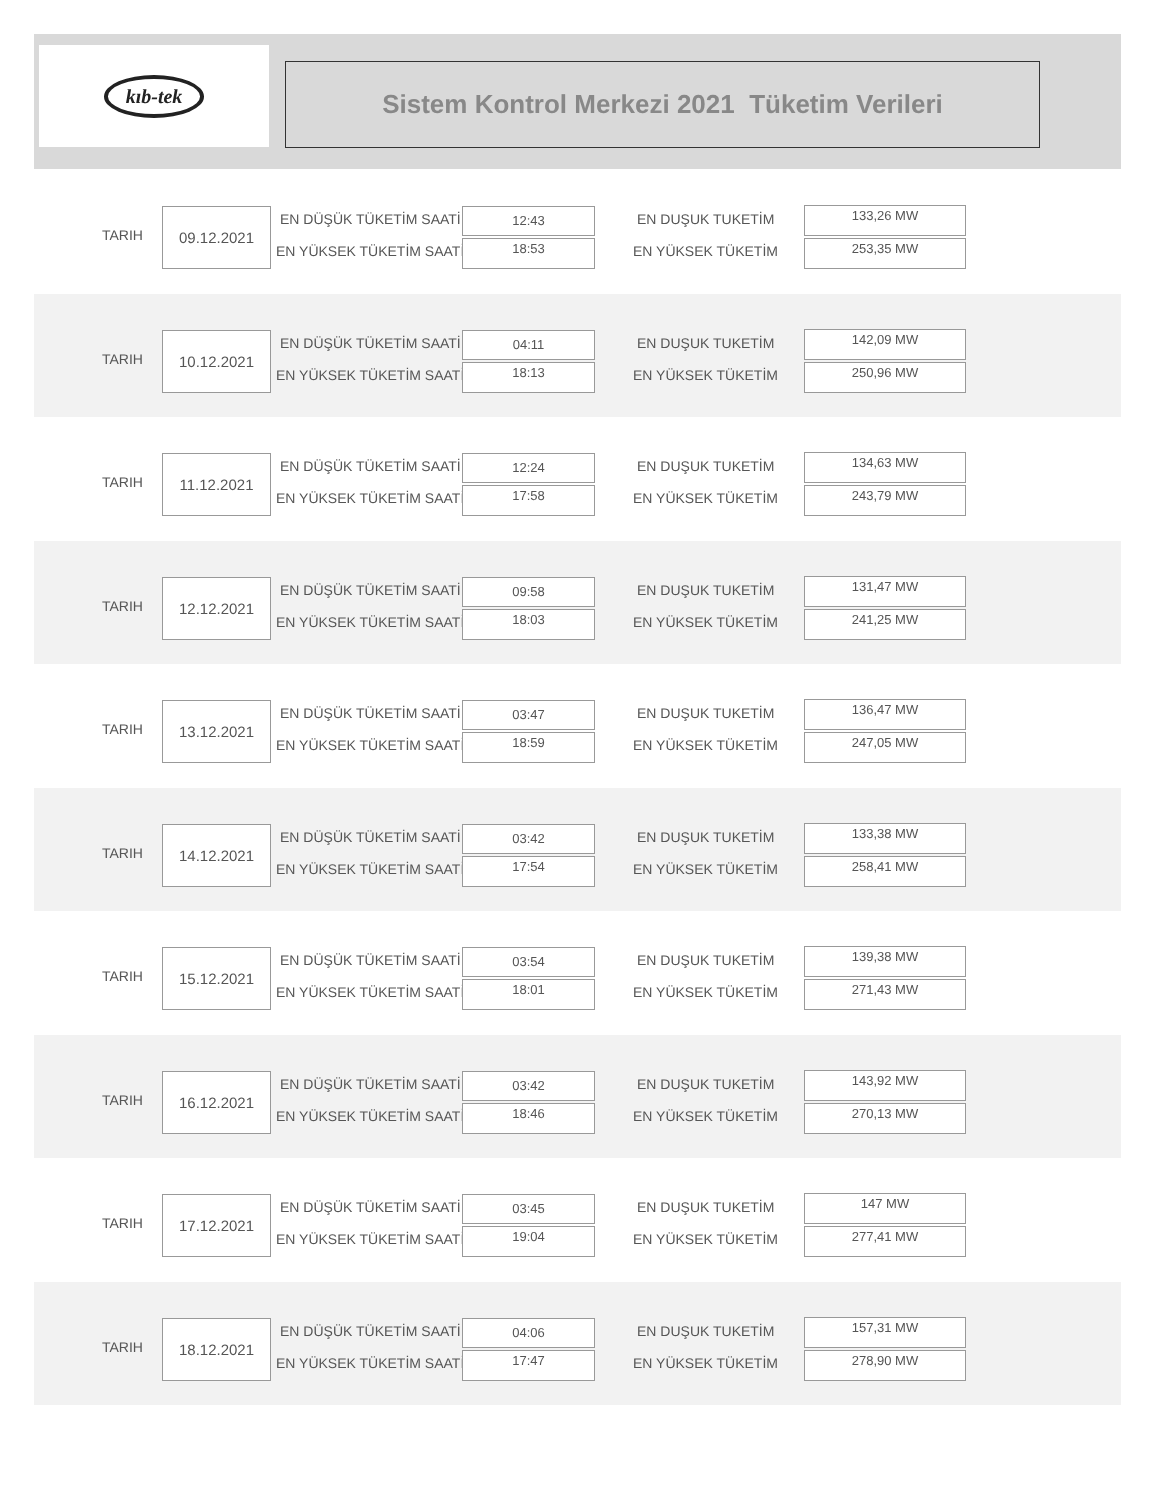kıb-tek
Sistem Kontrol Merkezi 2021 Tüketim Verileri
TARIH
09.12.2021 EN DÜŞÜK TÜKETİM SAATİ 12:43
EN YÜKSEK TÜKETİM SAATİ 18:53
EN DUŞUK TUKETİM 133,26 MW
EN YÜKSEK TÜKETİM 253,35 MW
TARIH
10.12.2021 EN DÜŞÜK TÜKETİM SAATİ 04:11
EN YÜKSEK TÜKETİM SAATİ 18:13
EN DUŞUK TUKETİM 142,09 MW
EN YÜKSEK TÜKETİM 250,96 MW
TARIH
11.12.2021 EN DÜŞÜK TÜKETİM SAATİ 12:24
EN YÜKSEK TÜKETİM SAATİ 17:58
EN DUŞUK TUKETİM 134,63 MW
EN YÜKSEK TÜKETİM 243,79 MW
TARIH
12.12.2021 EN DÜŞÜK TÜKETİM SAATİ 09:58
EN YÜKSEK TÜKETİM SAATİ 18:03
EN DUŞUK TUKETİM 131,47 MW
EN YÜKSEK TÜKETİM 241,25 MW
TARIH
13.12.2021 EN DÜŞÜK TÜKETİM SAATİ 03:47
EN YÜKSEK TÜKETİM SAATİ 18:59
EN DUŞUK TUKETİM 136,47 MW
EN YÜKSEK TÜKETİM 247,05 MW
TARIH
14.12.2021 EN DÜŞÜK TÜKETİM SAATİ 03:42
EN YÜKSEK TÜKETİM SAATİ 17:54
EN DUŞUK TUKETİM 133,38 MW
EN YÜKSEK TÜKETİM 258,41 MW
TARIH
15.12.2021 EN DÜŞÜK TÜKETİM SAATİ 03:54
EN YÜKSEK TÜKETİM SAATİ 18:01
EN DUŞUK TUKETİM 139,38 MW
EN YÜKSEK TÜKETİM 271,43 MW
TARIH
16.12.2021 EN DÜŞÜK TÜKETİM SAATİ 03:42
EN YÜKSEK TÜKETİM SAATİ 18:46
EN DUŞUK TUKETİM 143,92 MW
EN YÜKSEK TÜKETİM 270,13 MW
TARIH
17.12.2021 EN DÜŞÜK TÜKETİM SAATİ 03:45
EN YÜKSEK TÜKETİM SAATİ 19:04
EN DUŞUK TUKETİM 147 MW
EN YÜKSEK TÜKETİM 277,41 MW
TARIH
18.12.2021 EN DÜŞÜK TÜKETİM SAATİ 04:06
EN YÜKSEK TÜKETİM SAATİ 17:47
EN DUŞUK TUKETİM 157,31 MW
EN YÜKSEK TÜKETİM 278,90 MW